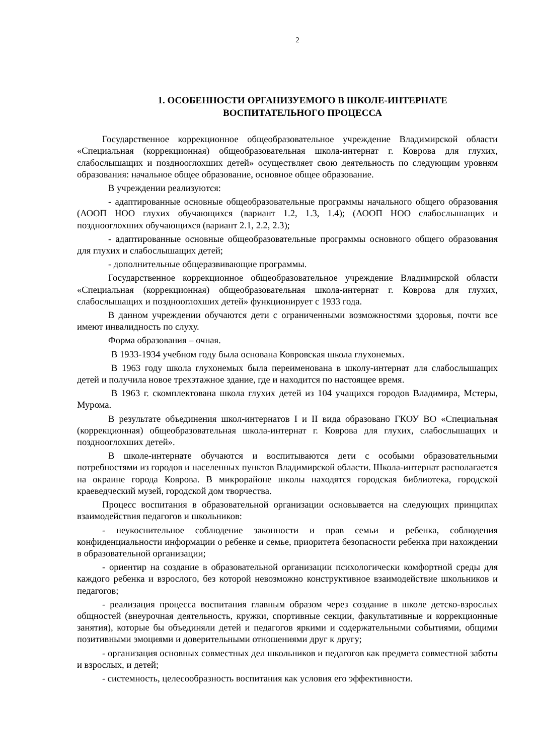2
1. ОСОБЕННОСТИ ОРГАНИЗУЕМОГО В ШКОЛЕ-ИНТЕРНАТЕ
ВОСПИТАТЕЛЬНОГО ПРОЦЕССА
Государственное коррекционное общеобразовательное учреждение Владимирской области «Специальная (коррекционная) общеобразовательная школа-интернат г. Коврова для глухих, слабослышащих и позднооглохших детей» осуществляет свою деятельность по следующим уровням образования: начальное общее образование, основное общее образование.
В учреждении реализуются:
- адаптированные основные общеобразовательные программы начального общего образования (АООП НОО глухих обучающихся (вариант 1.2, 1.3, 1.4); (АООП НОО слабослышащих и позднооглохших обучающихся (вариант 2.1, 2.2, 2.3);
- адаптированные основные общеобразовательные программы основного общего образования для глухих и слабослышащих детей;
- дополнительные общеразвивающие программы.
Государственное коррекционное общеобразовательное учреждение Владимирской области «Специальная (коррекционная) общеобразовательная школа-интернат г. Коврова для глухих, слабослышащих и позднооглохших детей» функционирует с 1933 года.
В данном учреждении обучаются дети с ограниченными возможностями здоровья, почти все имеют инвалидность по слуху.
Форма образования – очная.
В 1933-1934 учебном году была основана Ковровская школа глухонемых.
В 1963 году школа глухонемых была переименована в школу-интернат для слабослышащих детей и получила новое трехэтажное здание, где и находится по настоящее время.
В 1963 г. скомплектована школа глухих детей из 104 учащихся городов Владимира, Мстеры, Мурома.
В результате объединения школ-интернатов I и II вида образовано ГКОУ ВО «Специальная (коррекционная) общеобразовательная школа-интернат г. Коврова для глухих, слабослышащих и позднооглохших детей».
В школе-интернате обучаются и воспитываются дети с особыми образовательными потребностями из городов и населенных пунктов Владимирской области. Школа-интернат располагается на окраине города Коврова. В микрорайоне школы находятся городская библиотека, городской краеведческий музей, городской дом творчества.
Процесс воспитания в образовательной организации основывается на следующих принципах взаимодействия педагогов и школьников:
- неукоснительное соблюдение законности и прав семьи и ребенка, соблюдения конфиденциальности информации о ребенке и семье, приоритета безопасности ребенка при нахождении в образовательной организации;
- ориентир на создание в образовательной организации психологически комфортной среды для каждого ребенка и взрослого, без которой невозможно конструктивное взаимодействие школьников и педагогов;
- реализация процесса воспитания главным образом через создание в школе детско-взрослых общностей (внеурочная деятельность, кружки, спортивные секции, факультативные и коррекционные занятия), которые бы объединяли детей и педагогов яркими и содержательными событиями, общими позитивными эмоциями и доверительными отношениями друг к другу;
- организация основных совместных дел школьников и педагогов как предмета совместной заботы и взрослых, и детей;
- системность, целесообразность воспитания как условия его эффективности.